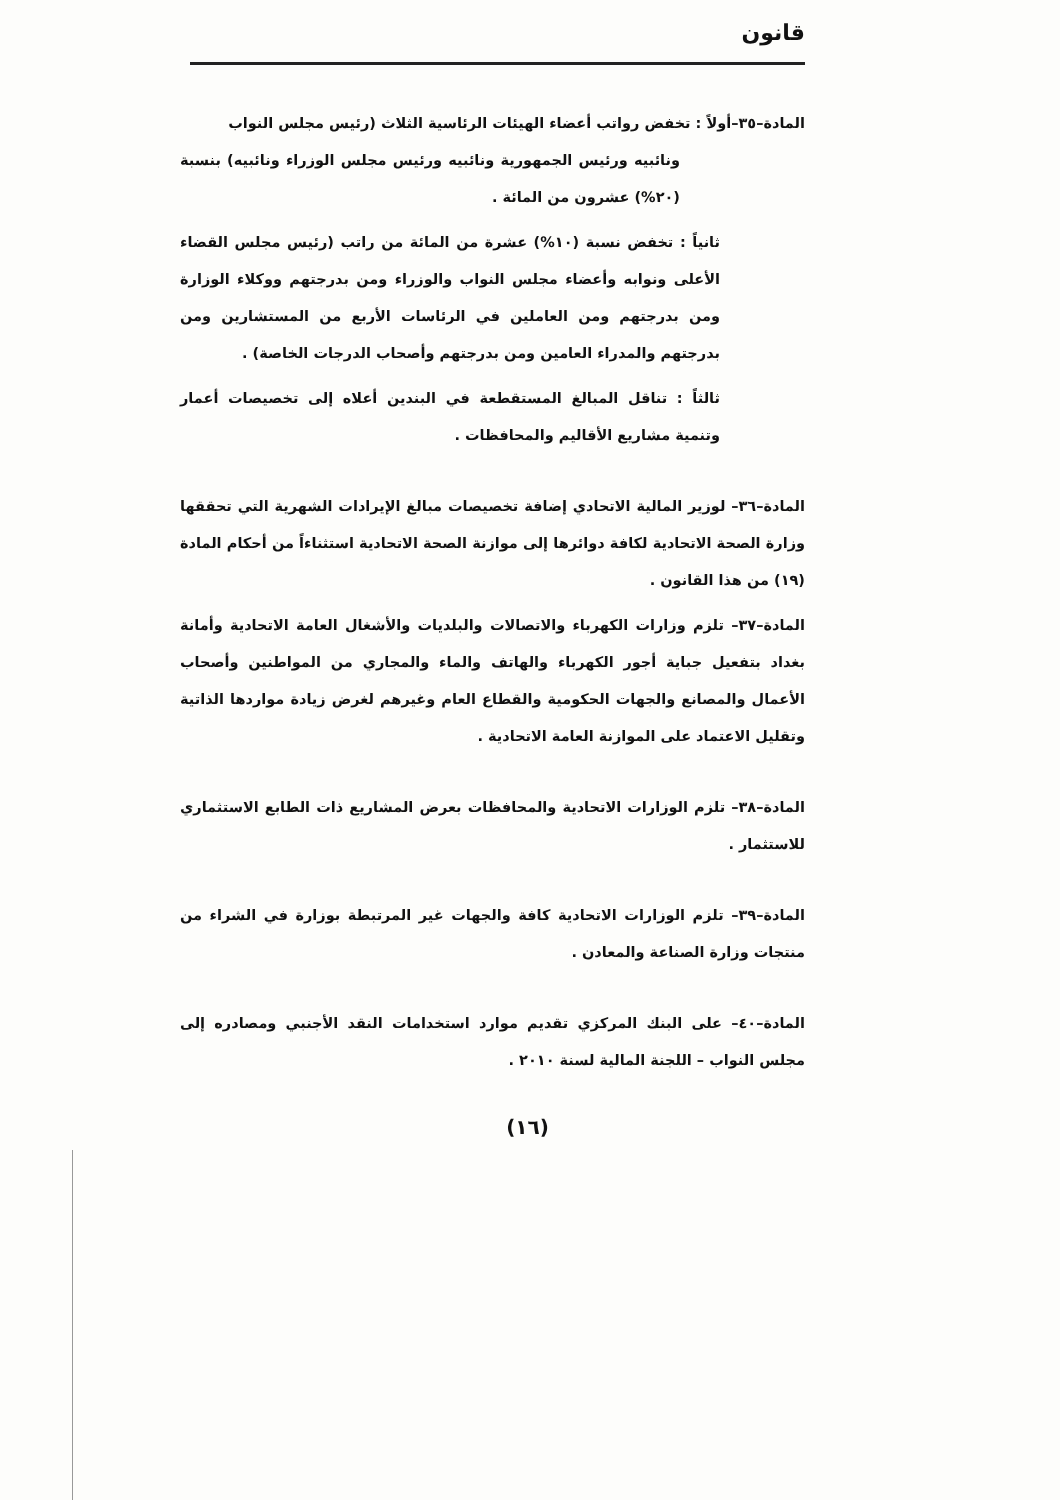قانون
المادة–٣٥–أولاً : تخفض رواتب أعضاء الهيئات الرئاسية الثلاث (رئيس مجلس النواب
ونائبيه ورئيس الجمهورية ونائبيه ورئيس مجلس الوزراء ونائبيه) بنسبة (٢٠%) عشرون من المائة .
ثانياً : تخفض نسبة (١٠%) عشرة من المائة من راتب (رئيس مجلس القضاء الأعلى ونوابه وأعضاء مجلس النواب والوزراء ومن بدرجتهم ووكلاء الوزارة ومن بدرجتهم ومن العاملين في الرئاسات الأربع من المستشارين ومن بدرجتهم والمدراء العامين ومن بدرجتهم وأصحاب الدرجات الخاصة) .
ثالثاً : تناقل المبالغ المستقطعة في البندين أعلاه إلى تخصيصات أعمار وتنمية مشاريع الأقاليم والمحافظات .
المادة–٣٦– لوزير المالية الاتحادي إضافة تخصيصات مبالغ الإيرادات الشهرية التي تحققها وزارة الصحة الاتحادية لكافة دوائرها إلى موازنة الصحة الاتحادية استثناءاً من أحكام المادة (١٩) من هذا القانون .
المادة–٣٧– تلزم وزارات الكهرباء والاتصالات والبلديات والأشغال العامة الاتحادية وأمانة بغداد بتفعيل جباية أجور الكهرباء والهاتف والماء والمجاري من المواطنين وأصحاب الأعمال والمصانع والجهات الحكومية والقطاع العام وغيرهم لغرض زيادة مواردها الذاتية وتقليل الاعتماد على الموازنة العامة الاتحادية .
المادة–٣٨– تلزم الوزارات الاتحادية والمحافظات بعرض المشاريع ذات الطابع الاستثماري للاستثمار .
المادة–٣٩– تلزم الوزارات الاتحادية كافة والجهات غير المرتبطة بوزارة في الشراء من منتجات وزارة الصناعة والمعادن .
المادة–٤٠– على البنك المركزي تقديم موارد استخدامات النقد الأجنبي ومصادره إلى مجلس النواب – اللجنة المالية لسنة ٢٠١٠ .
(١٦)